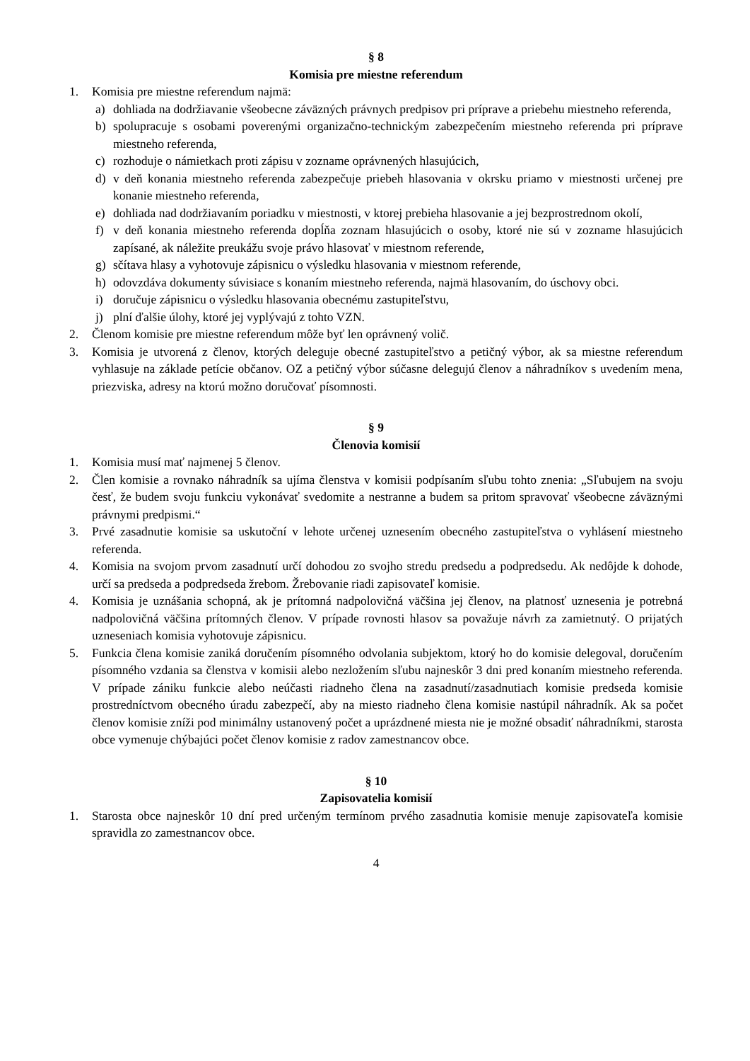§ 8
Komisia pre miestne referendum
1. Komisia pre miestne referendum najmä:
a) dohliada na dodržiavanie všeobecne záväzných právnych predpisov pri príprave a priebehu miestneho referenda,
b) spolupracuje s osobami poverenými organizačno-technickým zabezpečením miestneho referenda pri príprave miestneho referenda,
c) rozhoduje o námietkach proti zápisu v zozname oprávnených hlasujúcich,
d) v deň konania miestneho referenda zabezpečuje priebeh hlasovania v okrsku priamo v miestnosti určenej pre konanie miestneho referenda,
e) dohliada nad dodržiavaním poriadku v miestnosti, v ktorej prebieha hlasovanie a jej bezprostrednom okolí,
f) v deň konania miestneho referenda dopĺňa zoznam hlasujúcich o osoby, ktoré nie sú v zozname hlasujúcich zapísané, ak náležite preukážu svoje právo hlasovať v miestnom referende,
g) sčítava hlasy a vyhotovuje zápisnicu o výsledku hlasovania v miestnom referende,
h) odovzdáva dokumenty súvisiace s konaním miestneho referenda, najmä hlasovaním, do úschovy obci.
i) doručuje zápisnicu o výsledku hlasovania obecnému zastupiteľstvu,
j) plní ďalšie úlohy, ktoré jej vyplývajú z tohto VZN.
2. Členom komisie pre miestne referendum môže byť len oprávnený volič.
3. Komisia je utvorená z členov, ktorých deleguje obecné zastupiteľstvo a petičný výbor, ak sa miestne referendum vyhlasuje na základe petície občanov. OZ a petičný výbor súčasne delegujú členov a náhradníkov s uvedením mena, priezviska, adresy na ktorú možno doručovať písomnosti.
§ 9
Členovia komisií
1. Komisia musí mať najmenej 5 členov.
2. Člen komisie a rovnako náhradník sa ujíma členstva v komisii podpísaním sľubu tohto znenia: „Sľubujem na svoju česť, že budem svoju funkciu vykonávať svedomite a nestranne a budem sa pritom spravovať všeobecne záväznými právnymi predpismi.“
3. Prvé zasadnutie komisie sa uskutoční v lehote určenej uznesením obecného zastupiteľstva o vyhlásení miestneho referenda.
4. Komisia na svojom prvom zasadnutí určí dohodou zo svojho stredu predsedu a podpredsedu. Ak nedôjde k dohode, určí sa predseda a podpredseda žrebom. Žrebovanie riadi zapisovateľ komisie.
4. Komisia je uznášania schopná, ak je prítomná nadpolovičná väčšina jej členov, na platnosť uznesenia je potrebná nadpolovičná väčšina prítomných členov. V prípade rovnosti hlasov sa považuje návrh za zamietnutý. O prijatých uzneseniach komisia vyhotovuje zápisnicu.
5. Funkcia člena komisie zaniká doručením písomného odvolania subjektom, ktorý ho do komisie delegoval, doručením písomného vzdania sa členstva v komisii alebo nezložením sľubu najneskôr 3 dni pred konaním miestneho referenda. V prípade zániku funkcie alebo neúčasti riadneho člena na zasadnutí/zasadnutiach komisie predseda komisie prostredníctvom obecného úradu zabezpečí, aby na miesto riadneho člena komisie nastúpil náhradník. Ak sa počet členov komisie zníži pod minimálny ustanovený počet a uprázdnené miesta nie je možné obsadiť náhradníkmi, starosta obce vymenuje chýbajúci počet členov komisie z radov zamestnancov obce.
§ 10
Zapisovatelia komisií
1. Starosta obce najneskôr 10 dní pred určeným termínom prvého zasadnutia komisie menuje zapisovateľa komisie spravidla zo zamestnancov obce.
4